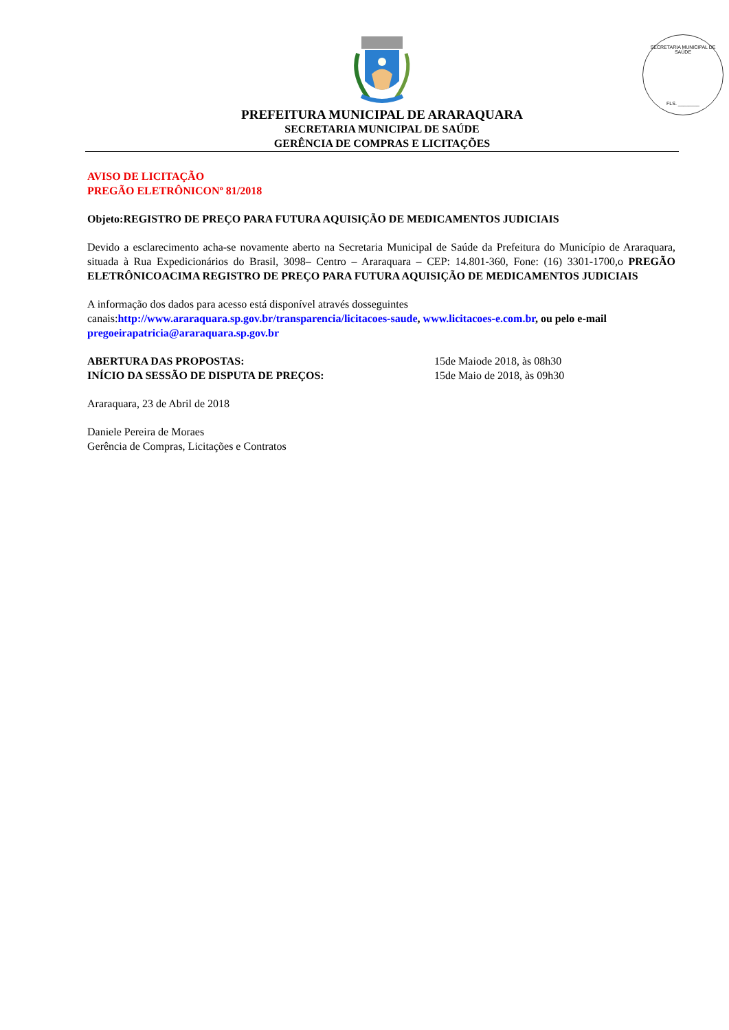SECRETARIA MUNICIPAL DE SAÚDE
FLS. ________
PREFEITURA MUNICIPAL DE ARARAQUARA
SECRETARIA MUNICIPAL DE SAÚDE
GERÊNCIA DE COMPRAS E LICITAÇÕES
AVISO DE LICITAÇÃO
PREGÃO ELETRÔNICONº 81/2018
Objeto:REGISTRO DE PREÇO PARA FUTURA AQUISIÇÃO DE MEDICAMENTOS JUDICIAIS
Devido a esclarecimento acha-se novamente aberto na Secretaria Municipal de Saúde da Prefeitura do Município de Araraquara, situada à Rua Expedicionários do Brasil, 3098– Centro – Araraquara – CEP: 14.801-360, Fone: (16) 3301-1700,o PREGÃO ELETRÔNICOACIMA REGISTRO DE PREÇO PARA FUTURA AQUISIÇÃO DE MEDICAMENTOS JUDICIAIS
A informação dos dados para acesso está disponível através dosseguintes
canais:http://www.araraquara.sp.gov.br/transparencia/licitacoes-saude, www.licitacoes-e.com.br, ou pelo e-mail
pregoeirapatricia@araraquara.sp.gov.br
ABERTURA DAS PROPOSTAS: 15de Maiode 2018, às 08h30
INÍCIO DA SESSÃO DE DISPUTA DE PREÇOS: 15de Maio de 2018, às 09h30
Araraquara, 23 de Abril de 2018
Daniele Pereira de Moraes
Gerência de Compras, Licitações e Contratos